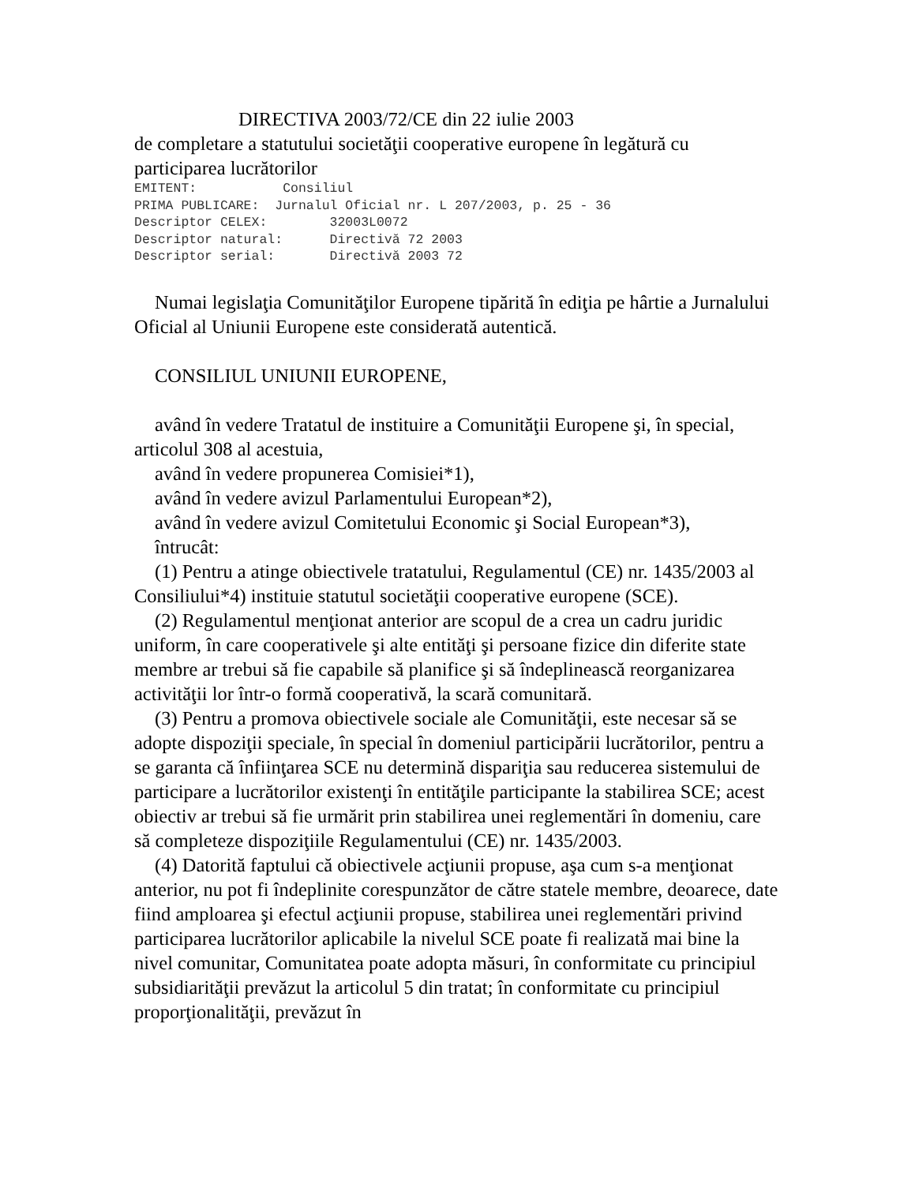DIRECTIVA 2003/72/CE din 22 iulie 2003
de completare a statutului societăţii cooperative europene în legătură cu participarea lucrătorilor
EMITENT: Consiliul PRIMA PUBLICARE: Jurnalul Oficial nr. L 207/2003, p. 25 - 36 Descriptor CELEX: 32003L0072 Descriptor natural: Directivă 72 2003 Descriptor serial: Directivă 2003 72
Numai legislaţia Comunităţilor Europene tipărită în ediţia pe hârtie a Jurnalului Oficial al Uniunii Europene este considerată autentică.
CONSILIUL UNIUNII EUROPENE,
având în vedere Tratatul de instituire a Comunităţii Europene şi, în special, articolul 308 al acestuia,
având în vedere propunerea Comisiei*1),
având în vedere avizul Parlamentului European*2),
având în vedere avizul Comitetului Economic şi Social European*3),
întrucât:
(1) Pentru a atinge obiectivele tratatului, Regulamentul (CE) nr. 1435/2003 al Consiliului*4) instituie statutul societăţii cooperative europene (SCE).
(2) Regulamentul menţionat anterior are scopul de a crea un cadru juridic uniform, în care cooperativele şi alte entităţi şi persoane fizice din diferite state membre ar trebui să fie capabile să planifice şi să îndeplinească reorganizarea activităţii lor într-o formă cooperativă, la scară comunitară.
(3) Pentru a promova obiectivele sociale ale Comunităţii, este necesar să se adopte dispoziţii speciale, în special în domeniul participării lucrătorilor, pentru a se garanta că înfiinţarea SCE nu determină dispariţia sau reducerea sistemului de participare a lucrătorilor existenţi în entităţile participante la stabilirea SCE; acest obiectiv ar trebui să fie urmărit prin stabilirea unei reglementări în domeniu, care să completeze dispoziţiile Regulamentului (CE) nr. 1435/2003.
(4) Datorită faptului că obiectivele acţiunii propuse, aşa cum s-a menţionat anterior, nu pot fi îndeplinite corespunzător de către statele membre, deoarece, date fiind amploarea şi efectul acţiunii propuse, stabilirea unei reglementări privind participarea lucrătorilor aplicabile la nivelul SCE poate fi realizată mai bine la nivel comunitar, Comunitatea poate adopta măsuri, în conformitate cu principiul subsidiarităţii prevăzut la articolul 5 din tratat; în conformitate cu principiul proporţionalităţii, prevăzut în